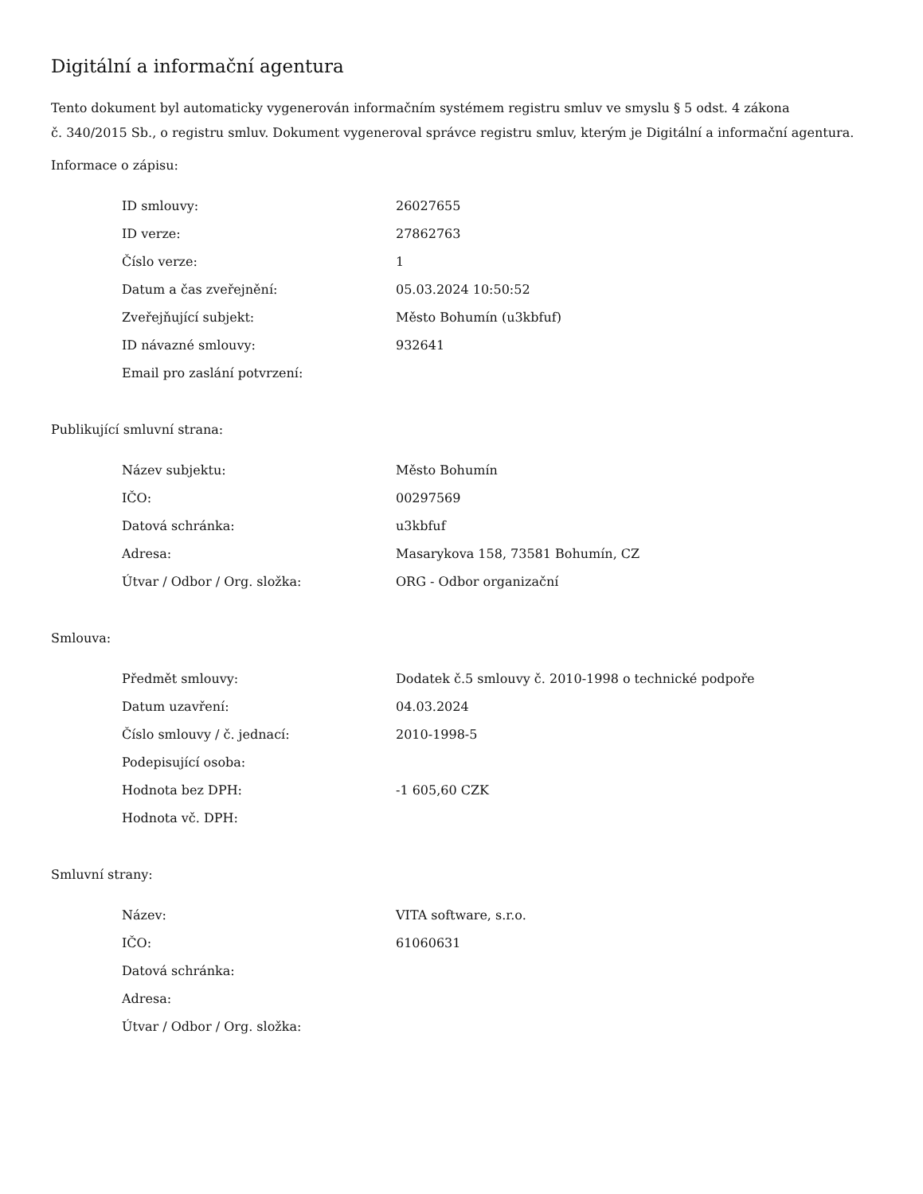Digitální a informační agentura
Tento dokument byl automaticky vygenerován informačním systémem registru smluv ve smyslu § 5 odst. 4 zákona
č. 340/2015 Sb., o registru smluv. Dokument vygeneroval správce registru smluv, kterým je Digitální a informační agentura.
Informace o zápisu:
| ID smlouvy: | 26027655 |
| ID verze: | 27862763 |
| Číslo verze: | 1 |
| Datum a čas zveřejnění: | 05.03.2024 10:50:52 |
| Zveřejňující subjekt: | Město Bohumín (u3kbfuf) |
| ID návazné smlouvy: | 932641 |
| Email pro zaslání potvrzení: | |
Publikující smluvní strana:
| Název subjektu: | Město Bohumín |
| IČO: | 00297569 |
| Datová schránka: | u3kbfuf |
| Adresa: | Masarykova 158, 73581 Bohumín, CZ |
| Útvar / Odbor / Org. složka: | ORG - Odbor organizační |
Smlouva:
| Předmět smlouvy: | Dodatek č.5 smlouvy č. 2010-1998 o technické podpoře |
| Datum uzavření: | 04.03.2024 |
| Číslo smlouvy / č. jednací: | 2010-1998-5 |
| Podepisující osoba: | |
| Hodnota bez DPH: | -1 605,60 CZK |
| Hodnota vč. DPH: | |
Smluvní strany:
| Název: | VITA software, s.r.o. |
| IČO: | 61060631 |
| Datová schránka: | |
| Adresa: | |
| Útvar / Odbor / Org. složka: | |